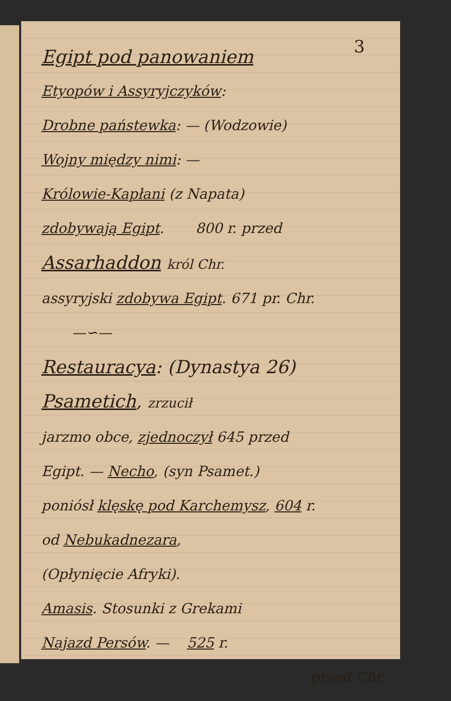3
Egipt pod panowaniem
Etyopów i Assyryjczyków:
Drobne państewka: — (Wodzowie)
Wojny między nimi: —
Królowie-Kapłani (z Napata)
zdobywają Egipt. 800 r. przed
Assarhaddon król Chr.
assyryjski zdobywa Egipt. 671 pr. Chr.
—∽—
Restauracya: (Dynastya 26)
Psametich, zrzucił
jarzmo obce, zjednoczył 645 przed
Egipt. — Necho, (syn Psamet.)
poniósł klęskę pod Karchemysz, 604 r.
od Nebukadnezara,
(Opłynięcie Afryki).
Amasis. Stosunki z Grekami
Najazd Persów. — 525 r.
przed Chr.